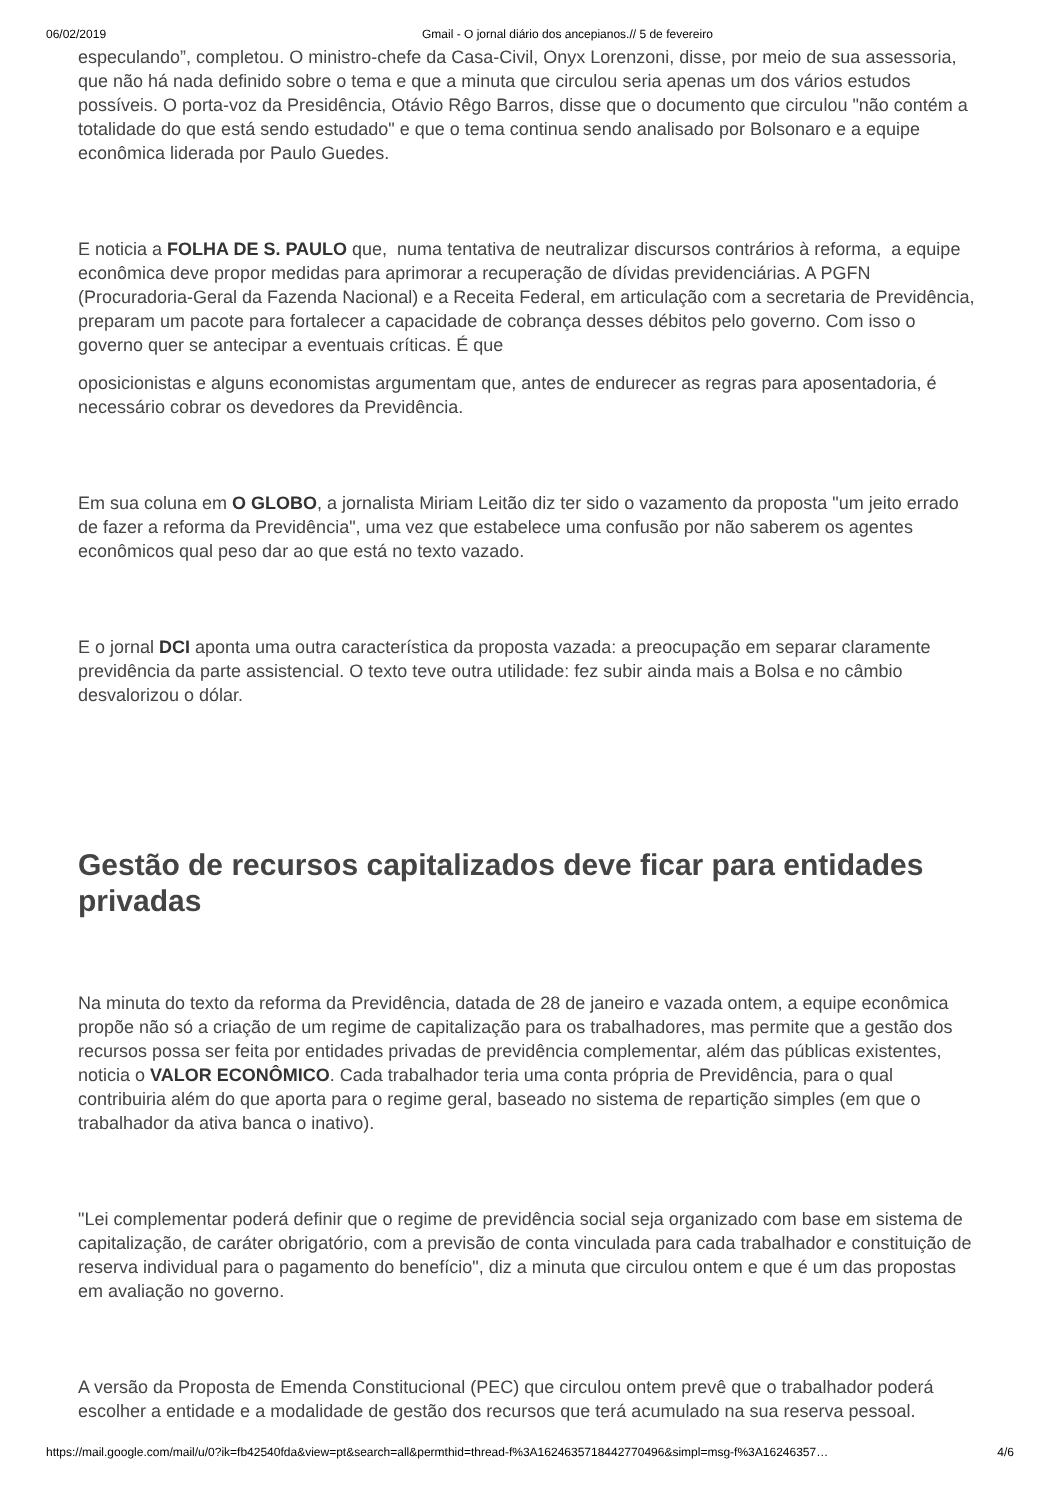06/02/2019 Gmail - O jornal diário dos ancepianos.// 5 de fevereiro
especulando”, completou. O ministro-chefe da Casa-Civil, Onyx Lorenzoni, disse, por meio de sua assessoria, que não há nada definido sobre o tema e que a minuta que circulou seria apenas um dos vários estudos possíveis. O porta-voz da Presidência, Otávio Rêgo Barros, disse que o documento que circulou "não contém a totalidade do que está sendo estudado" e que o tema continua sendo analisado por Bolsonaro e a equipe econômica liderada por Paulo Guedes.
E noticia a FOLHA DE S. PAULO que, numa tentativa de neutralizar discursos contrários à reforma, a equipe econômica deve propor medidas para aprimorar a recuperação de dívidas previdenciárias. A PGFN (Procuradoria-Geral da Fazenda Nacional) e a Receita Federal, em articulação com a secretaria de Previdência, preparam um pacote para fortalecer a capacidade de cobrança desses débitos pelo governo. Com isso o governo quer se antecipar a eventuais críticas. É que
oposicionistas e alguns economistas argumentam que, antes de endurecer as regras para aposentadoria, é necessário cobrar os devedores da Previdência.
Em sua coluna em O GLOBO, a jornalista Miriam Leitão diz ter sido o vazamento da proposta "um jeito errado de fazer a reforma da Previdência", uma vez que estabelece uma confusão por não saberem os agentes econômicos qual peso dar ao que está no texto vazado.
E o jornal DCI aponta uma outra característica da proposta vazada: a preocupação em separar claramente previdência da parte assistencial. O texto teve outra utilidade: fez subir ainda mais a Bolsa e no câmbio desvalorizou o dólar.
Gestão de recursos capitalizados deve ficar para entidades privadas
Na minuta do texto da reforma da Previdência, datada de 28 de janeiro e vazada ontem, a equipe econômica propõe não só a criação de um regime de capitalização para os trabalhadores, mas permite que a gestão dos recursos possa ser feita por entidades privadas de previdência complementar, além das públicas existentes, noticia o VALOR ECONÔMICO. Cada trabalhador teria uma conta própria de Previdência, para o qual contribuiria além do que aporta para o regime geral, baseado no sistema de repartição simples (em que o trabalhador da ativa banca o inativo).
"Lei complementar poderá definir que o regime de previdência social seja organizado com base em sistema de capitalização, de caráter obrigatório, com a previsão de conta vinculada para cada trabalhador e constituição de reserva individual para o pagamento do benefício", diz a minuta que circulou ontem e que é um das propostas em avaliação no governo.
A versão da Proposta de Emenda Constitucional (PEC) que circulou ontem prevê que o trabalhador poderá escolher a entidade e a modalidade de gestão dos recursos que terá acumulado na sua reserva pessoal.
https://mail.google.com/mail/u/0?ik=fb42540fda&view=pt&search=all&permthid=thread-f%3A1624635718442770496&simpl=msg-f%3A16246357… 4/6